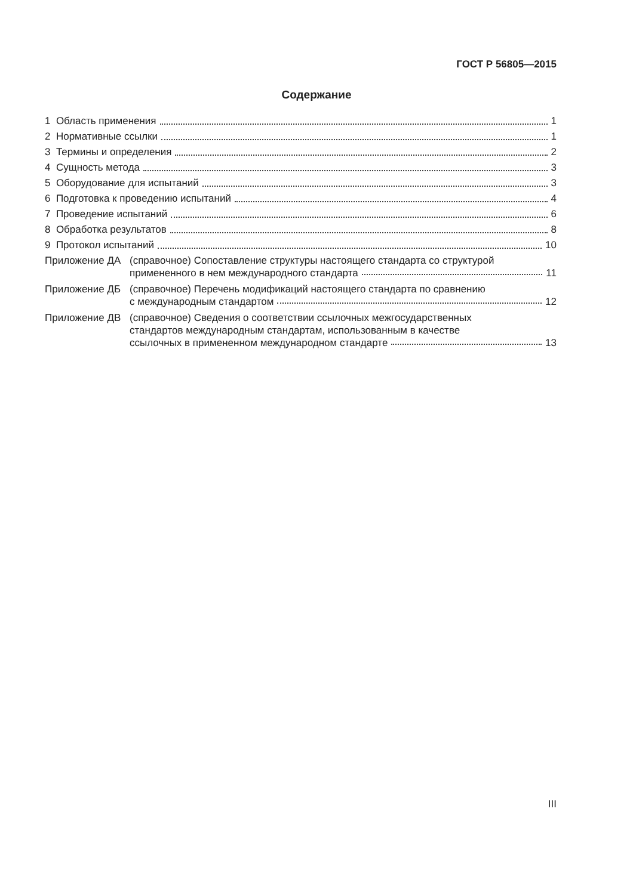ГОСТ Р 56805—2015
Содержание
1 Область применения 1
2 Нормативные ссылки 1
3 Термины и определения 2
4 Сущность метода 3
5 Оборудование для испытаний 3
6 Подготовка к проведению испытаний 4
7 Проведение испытаний 6
8 Обработка результатов 8
9 Протокол испытаний 10
Приложение ДА (справочное) Сопоставление структуры настоящего стандарта со структурой
примененного в нем международного стандарта 11
Приложение ДБ (справочное) Перечень модификаций настоящего стандарта по сравнению
с международным стандартом 12
Приложение ДВ (справочное) Сведения о соответствии ссылочных межгосударственных
стандартов международным стандартам, использованным в качестве
ссылочных в примененном международном стандарте 13
III